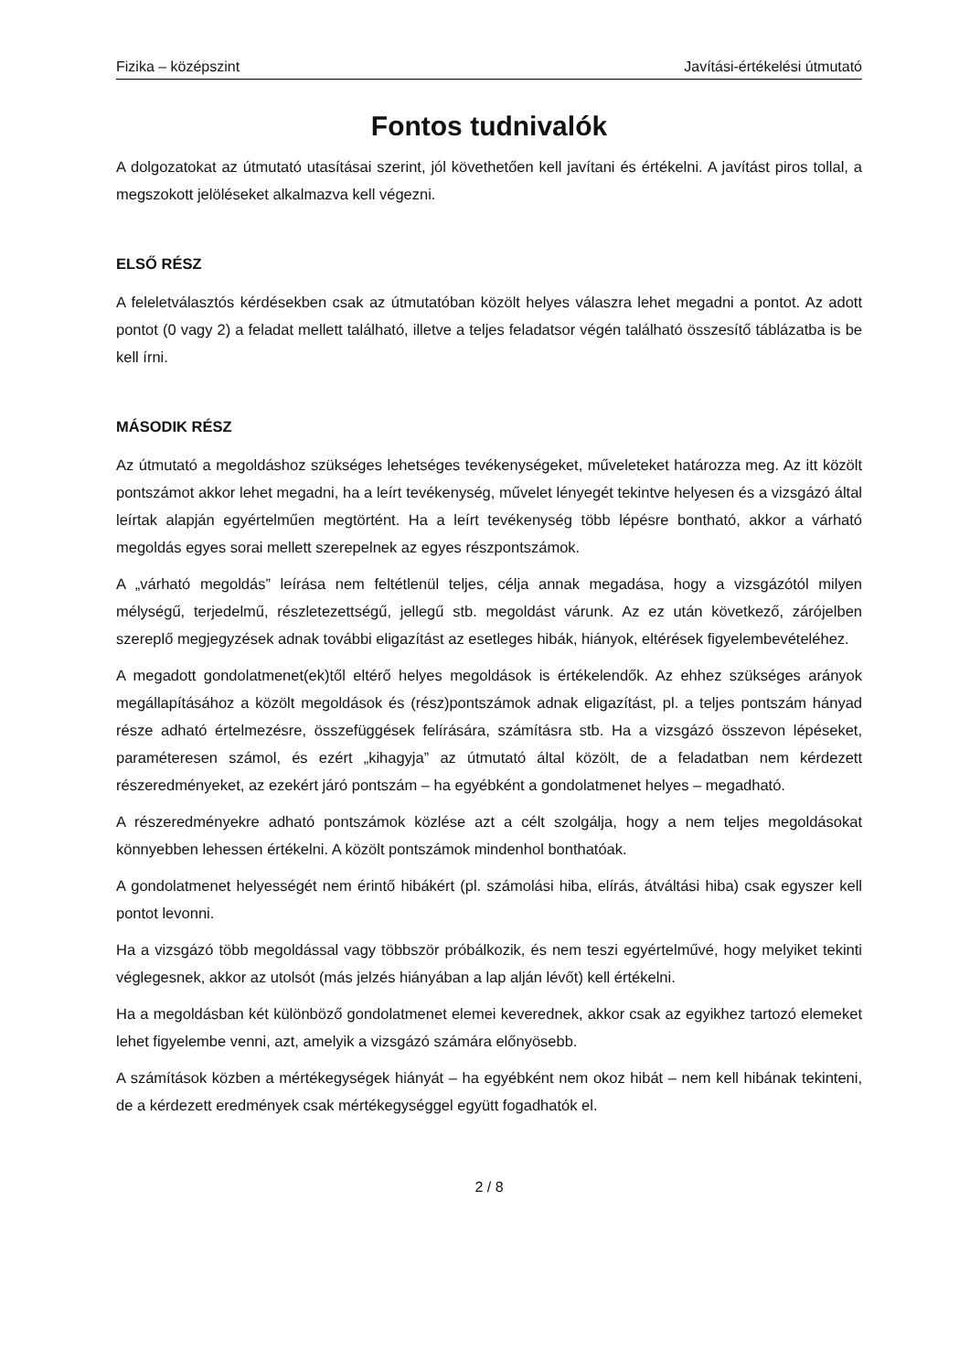Fizika – középszint Javítási-értékelési útmutató
Fontos tudnivalók
A dolgozatokat az útmutató utasításai szerint, jól követhetően kell javítani és értékelni. A javítást piros tollal, a megszokott jelöléseket alkalmazva kell végezni.
ELSŐ RÉSZ
A feleletválasztós kérdésekben csak az útmutatóban közölt helyes válaszra lehet megadni a pontot. Az adott pontot (0 vagy 2) a feladat mellett található, illetve a teljes feladatsor végén található összesítő táblázatba is be kell írni.
MÁSODIK RÉSZ
Az útmutató a megoldáshoz szükséges lehetséges tevékenységeket, műveleteket határozza meg. Az itt közölt pontszámot akkor lehet megadni, ha a leírt tevékenység, művelet lényegét tekintve helyesen és a vizsgázó által leírtak alapján egyértelműen megtörtént. Ha a leírt tevékenység több lépésre bontható, akkor a várható megoldás egyes sorai mellett szerepelnek az egyes részpontszámok.
A „várható megoldás” leírása nem feltétlenül teljes, célja annak megadása, hogy a vizsgázótól milyen mélységű, terjedelmű, részletezettségű, jellegű stb. megoldást várunk. Az ez után következő, zárójelben szereplő megjegyzések adnak további eligazítást az esetleges hibák, hiányok, eltérések figyelembevételéhez.
A megadott gondolatmenet(ek)től eltérő helyes megoldások is értékelendők. Az ehhez szükséges arányok megállapításához a közölt megoldások és (rész)pontszámok adnak eligazítást, pl. a teljes pontszám hányad része adható értelmezésre, összefüggések felírására, számításra stb. Ha a vizsgázó összevon lépéseket, paraméteresen számol, és ezért „kihagyja” az útmutató által közölt, de a feladatban nem kérdezett részeredményeket, az ezekért járó pontszám – ha egyébként a gondolatmenet helyes – megadható.
A részeredményekre adható pontszámok közlése azt a célt szolgálja, hogy a nem teljes megoldásokat könnyebben lehessen értékelni. A közölt pontszámok mindenhol bonthatóak.
A gondolatmenet helyességét nem érintő hibákért (pl. számolási hiba, elírás, átváltási hiba) csak egyszer kell pontot levonni.
Ha a vizsgázó több megoldással vagy többször próbálkozik, és nem teszi egyértelművé, hogy melyiket tekinti véglegesnek, akkor az utolsót (más jelzés hiányában a lap alján lévőt) kell értékelni.
Ha a megoldásban két különböző gondolatmenet elemei keverednek, akkor csak az egyikhez tartozó elemeket lehet figyelembe venni, azt, amelyik a vizsgázó számára előnyösebb.
A számítások közben a mértékegységek hiányát – ha egyébként nem okoz hibát – nem kell hibának tekinteni, de a kérdezett eredmények csak mértékegységgel együtt fogadhatók el.
2 / 8